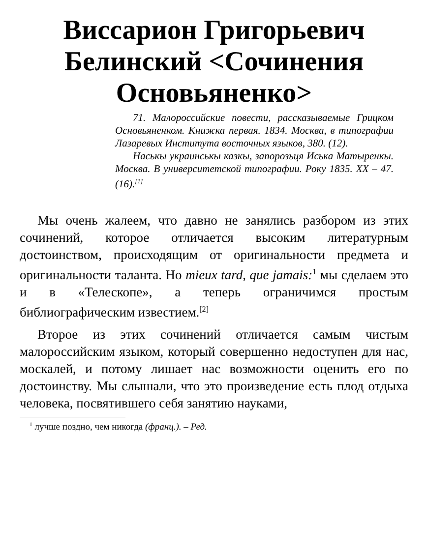Виссарион Григорьевич Белинский <Сочинения Основьяненко>
71. Малороссийские повести, рассказываемые Грицком Основьяненком. Книжка первая. 1834. Москва, в типографии Лазаревых Института восточных языков, 380. (12).
Наськы украинськы казкы, запорозьця Иська Матыренкы. Москва. В университетской типографии. Року 1835. XX – 47. (16).<sup>[1]</sup>
Мы очень жалеем, что давно не занялись разбором из этих сочинений, которое отличается высоким литературным достоинством, происходящим от оригинальности предмета и оригинальности таланта. Но mieux tard, que jamais:<sup>1</sup> мы сделаем это и в «Телескопе», а теперь ограничимся простым библиографическим известием.<sup>[2]</sup>
Второе из этих сочинений отличается самым чистым малороссийским языком, который совершенно недоступен для нас, москалей, и потому лишает нас возможности оценить его по достоинству. Мы слышали, что это произведение есть плод отдыха человека, посвятившего себя занятию науками,
<sup>1</sup> лучше поздно, чем никогда (франц.). – Ред.